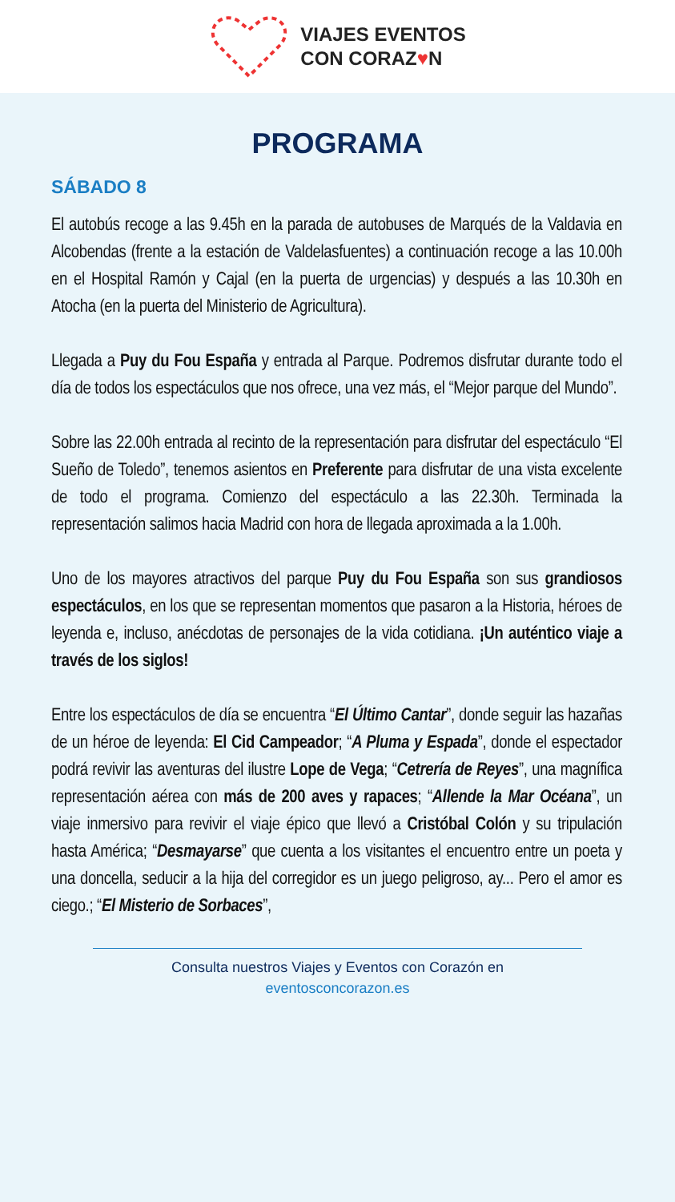VIAJES EVENTOS
CON CORAZ♥N
PROGRAMA
SÁBADO 8
El autobús recoge a las 9.45h en la parada de autobuses de Marqués de la Valdavia en Alcobendas (frente a la estación de Valdelasfuentes) a continuación recoge a las 10.00h en el Hospital Ramón y Cajal (en la puerta de urgencias) y después a las 10.30h en Atocha (en la puerta del Ministerio de Agricultura).
Llegada a Puy du Fou España y entrada al Parque. Podremos disfrutar durante todo el día de todos los espectáculos que nos ofrece, una vez más, el “Mejor parque del Mundo”.
Sobre las 22.00h entrada al recinto de la representación para disfrutar del espectáculo “El Sueño de Toledo”, tenemos asientos en Preferente para disfrutar de una vista excelente de todo el programa. Comienzo del espectáculo a las 22.30h. Terminada la representación salimos hacia Madrid con hora de llegada aproximada a la 1.00h.
Uno de los mayores atractivos del parque Puy du Fou España son sus grandiosos espectáculos, en los que se representan momentos que pasaron a la Historia, héroes de leyenda e, incluso, anécdotas de personajes de la vida cotidiana. ¡Un auténtico viaje a través de los siglos!
Entre los espectáculos de día se encuentra “El Último Cantar”, donde seguir las hazañas de un héroe de leyenda: El Cid Campeador; “A Pluma y Espada”, donde el espectador podrá revivir las aventuras del ilustre Lope de Vega; “Cetrería de Reyes”, una magnífica representación aérea con más de 200 aves y rapaces; “Allende la Mar Océana”, un viaje inmersivo para revivir el viaje épico que llevó a Cristóbal Colón y su tripulación hasta América; “Desmayarse” que cuenta a los visitantes el encuentro entre un poeta y una doncella, seducir a la hija del corregidor es un juego peligroso, ay... Pero el amor es ciego.; “El Misterio de Sorbaces”,
Consulta nuestros Viajes y Eventos con Corazón en
eventosconcorazon.es